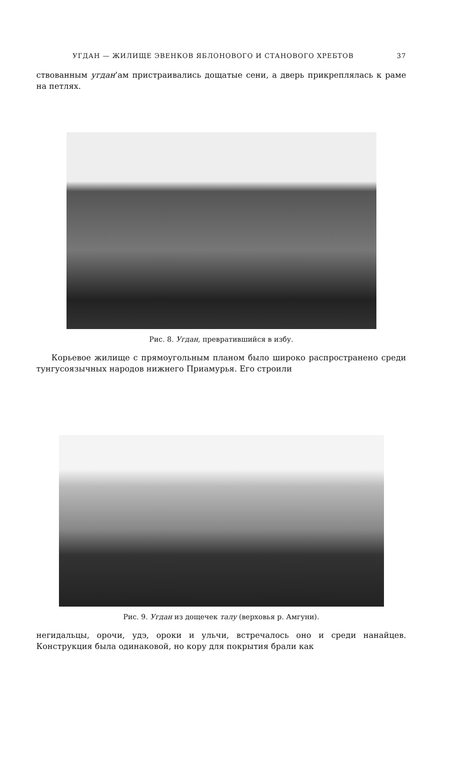УГДАН — ЖИЛИЩЕ ЭВЕНКОВ ЯБЛОНОВОГО И СТАНОВОГО ХРЕБТОВ 37
ствованным угдан’ам пристраивались дощатые сени, а дверь прикреплялась к раме на петлях.
Рис. 8. Угдан, превратившийся в избу.
Корьевое жилище с прямоугольным планом было широко распространено среди тунгусоязычных народов нижнего Приамурья. Его строили
Рис. 9. Угдан из дощечек талу (верховья р. Амгуни).
негидальцы, орочи, удэ, ороки и ульчи, встречалось оно и среди нанайцев. Конструкция была одинаковой, но кору для покрытия брали как